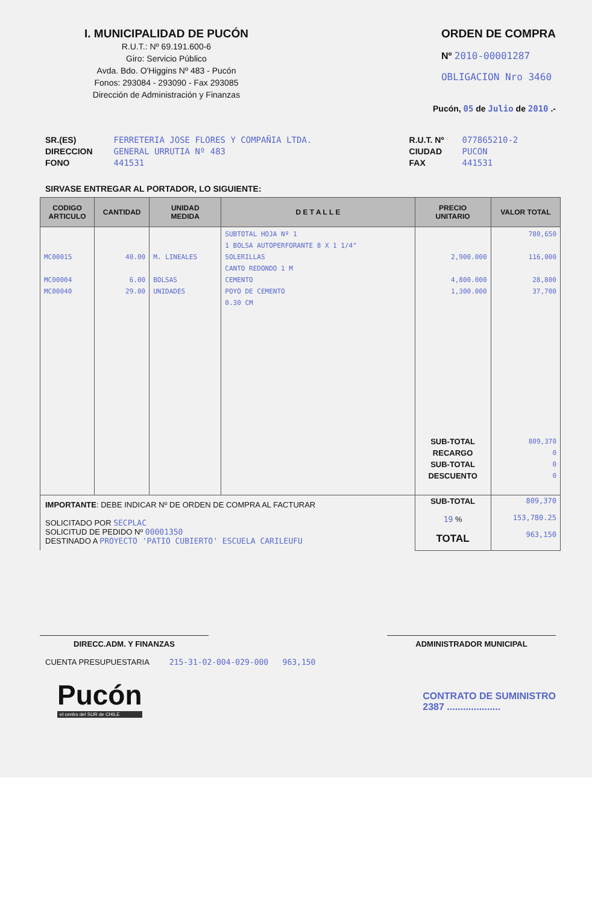I. MUNICIPALIDAD DE PUCÓN
R.U.T.: Nº 69.191.600-6
Giro: Servicio Público
Avda. Bdo. O'Higgins Nº 483 - Pucón
Fonos: 293084 - 293090 - Fax 293085
Dirección de Administración y Finanzas
ORDEN DE COMPRA
Nº 2010-00001287
OBLIGACION Nro 3460
Pucón, 05 de Julio de 2010 .-
SR.(ES)
DIRECCION
FONO
FERRETERIA JOSE FLORES Y COMPAÑIA LTDA.
GENERAL URRUTIA Nº 483
441531
R.U.T. Nº
CIUDAD
FAX
077865210-2
PUCON
441531
SIRVASE ENTREGAR AL PORTADOR, LO SIGUIENTE:
| CODIGO ARTICULO | CANTIDAD | UNIDAD MEDIDA | D E T A L L E | PRECIO UNITARIO | VALOR TOTAL |
| --- | --- | --- | --- | --- | --- |
| MC00015 MC00004 MC00040 | 40.00 6.00 29.00 | M. LINEALES BOLSAS UNIDADES | SUBTOTAL HOJA Nº 1 1 BOLSA AUTOPERFORANTE 8 X 1 1/4" SOLERILLAS CANTO REDONDO 1 M CEMENTO POYO DE CEMENTO 0.30 CM | 2,900.000 4,800.000 1,300.000 SUB-TOTAL RECARGO SUB-TOTAL DESCUENTO | 780,650 116,000 28,800 37,700 809,370 0 0 0 |
| IMPORTANTE : DEBE INDICAR Nº DE ORDEN DE COMPRA AL FACTURAR SOLICITADO POR SECPLAC SOLICITUD DE PEDIDO Nº 00001350 DESTINADO A PROYECTO 'PATIO CUBIERTO' ESCUELA CARILEUFU | | | | SUB-TOTAL 19 % TOTAL | 809,370 153,780.25 963,150 |
DIRECC.ADM. Y FINANZAS ADMINISTRADOR MUNICIPAL
CUENTA PRESUPUESTARIA 215-31-02-004-029-000 963,150
Pucón
el centro del SUR de CHILE
CONTRATO DE SUMINISTRO
2387 ....................